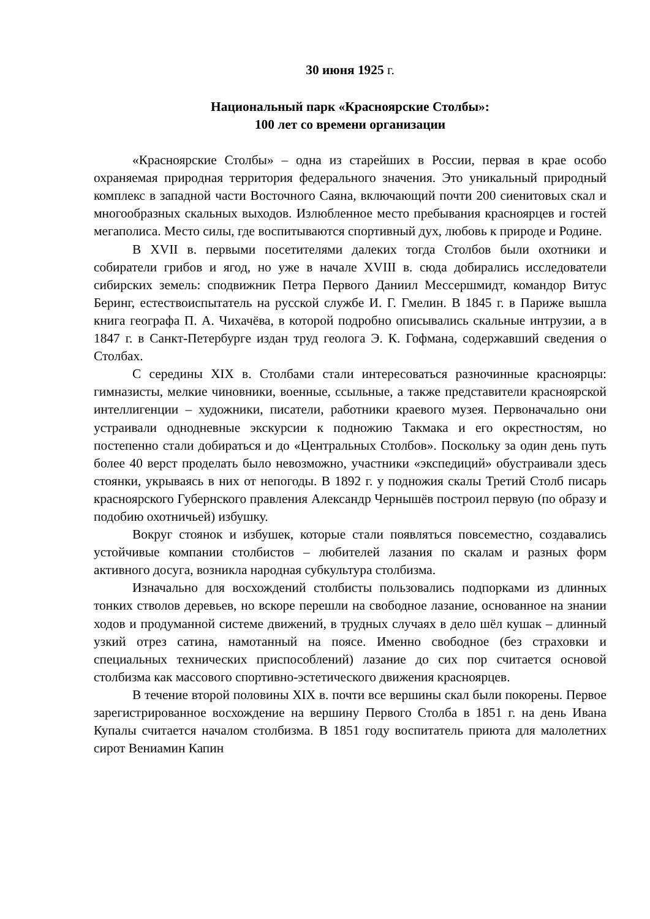30 июня 1925 г.
Национальный парк «Красноярские Столбы»:
100 лет со времени организации
«Красноярские Столбы» – одна из старейших в России, первая в крае особо охраняемая природная территория федерального значения. Это уникальный природный комплекс в западной части Восточного Саяна, включающий почти 200 сиенитовых скал и многообразных скальных выходов. Излюбленное место пребывания красноярцев и гостей мегаполиса. Место силы, где воспитываются спортивный дух, любовь к природе и Родине.
В XVII в. первыми посетителями далеких тогда Столбов были охотники и собиратели грибов и ягод, но уже в начале XVIII в. сюда добирались исследователи сибирских земель: сподвижник Петра Первого Даниил Мессершмидт, командор Витус Беринг, естествоиспытатель на русской службе И. Г. Гмелин. В 1845 г. в Париже вышла книга географа П. А. Чихачёва, в которой подробно описывались скальные интрузии, а в 1847 г. в Санкт-Петербурге издан труд геолога Э. К. Гофмана, содержавший сведения о Столбах.
С середины XIX в. Столбами стали интересоваться разночинные красноярцы: гимназисты, мелкие чиновники, военные, ссыльные, а также представители красноярской интеллигенции – художники, писатели, работники краевого музея. Первоначально они устраивали однодневные экскурсии к подножию Такмака и его окрестностям, но постепенно стали добираться и до «Центральных Столбов». Поскольку за один день путь более 40 верст проделать было невозможно, участники «экспедиций» обустраивали здесь стоянки, укрываясь в них от непогоды. В 1892 г. у подножия скалы Третий Столб писарь красноярского Губернского правления Александр Чернышёв построил первую (по образу и подобию охотничьей) избушку.
Вокруг стоянок и избушек, которые стали появляться повсеместно, создавались устойчивые компании столбистов – любителей лазания по скалам и разных форм активного досуга, возникла народная субкультура столбизма.
Изначально для восхождений столбисты пользовались подпорками из длинных тонких стволов деревьев, но вскоре перешли на свободное лазание, основанное на знании ходов и продуманной системе движений, в трудных случаях в дело шёл кушак – длинный узкий отрез сатина, намотанный на поясе. Именно свободное (без страховки и специальных технических приспособлений) лазание до сих пор считается основой столбизма как массового спортивно-эстетического движения красноярцев.
В течение второй половины XIX в. почти все вершины скал были покорены. Первое зарегистрированное восхождение на вершину Первого Столба в 1851 г. на день Ивана Купалы считается началом столбизма. В 1851 году воспитатель приюта для малолетних сирот Вениамин Капин